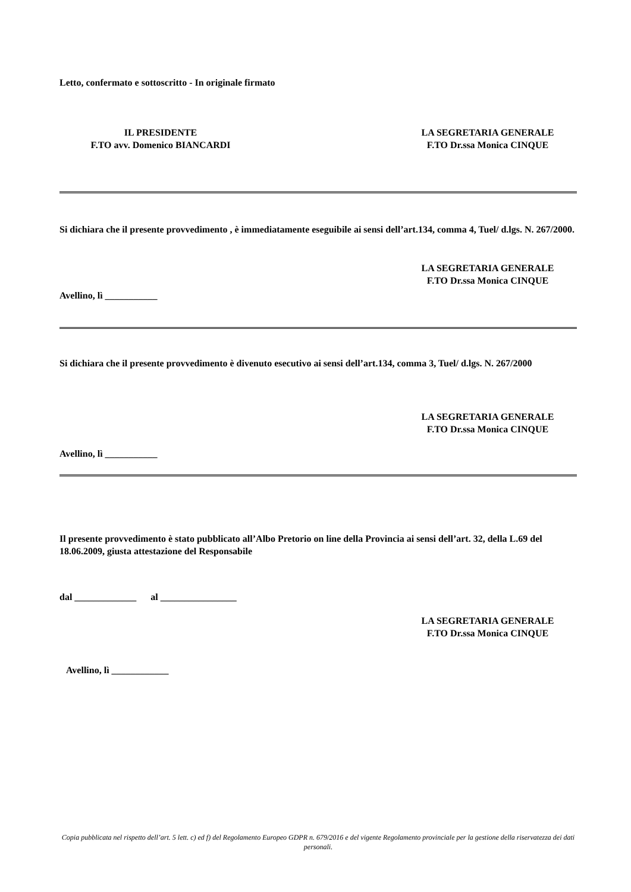Letto, confermato e sottoscritto - In originale firmato
IL PRESIDENTE
F.TO avv. Domenico BIANCARDI
LA SEGRETARIA GENERALE
F.TO Dr.ssa Monica CINQUE
Si dichiara che il presente provvedimento , è immediatamente eseguibile ai sensi dell’art.134, comma 4, Tuel/ d.lgs. N. 267/2000.
LA SEGRETARIA GENERALE
F.TO Dr.ssa Monica CINQUE
Avellino, lì ___________
Si dichiara che il presente provvedimento è divenuto esecutivo ai sensi dell’art.134, comma 3, Tuel/ d.lgs. N. 267/2000
LA SEGRETARIA GENERALE
F.TO Dr.ssa Monica CINQUE
Avellino, lì ___________
Il presente provvedimento è stato pubblicato all’Albo Pretorio on line della Provincia ai sensi dell’art. 32, della L.69 del 18.06.2009, giusta attestazione del Responsabile
dal _____________ al ________________
LA SEGRETARIA GENERALE
F.TO Dr.ssa Monica CINQUE
Avellino, lì ____________
Copia pubblicata nel rispetto dell’art. 5 lett. c) ed f) del Regolamento Europeo GDPR n. 679/2016 e del vigente Regolamento provinciale per la gestione della riservatezza dei dati personali.